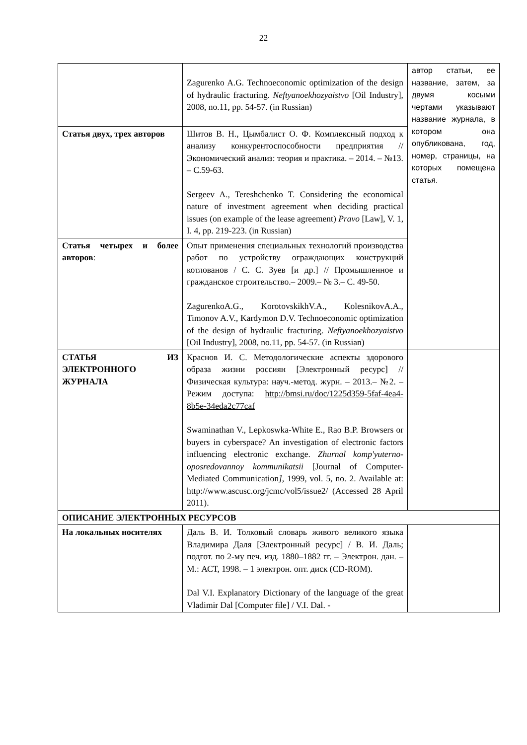22
| | Zagurenko A.G. Technoeconomic optimization of the design of hydraulic fracturing. Neftyanoekhozyaistvo [Oil Industry], 2008, no.11, pp. 54-57. (in Russian) | автор статьи, ее название, затем, за двумя косыми чертами указывают название журнала, в котором она опубликована, год, номер, страницы, на которых помещена статья. |
| Статья двух, трех авторов | Шитов В. Н., Цымбалист О. Ф. Комплексный подход к анализу конкурентоспособности предприятия // Экономический анализ: теория и практика. – 2014. – №13. – С.59-63. Sergeev A., Tereshchenko T. Considering the economical nature of investment agreement when deciding practical issues (on example of the lease agreement) Pravo [Law], V. 1, I. 4, pp. 219-223. (in Russian) | |
| Статья четырех и более авторов : | Опыт применения специальных технологий производства работ по устройству ограждающих конструкций котлованов / С. С. Зуев [и др.] // Промышленное и гражданское строительство.– 2009.– № 3.– С. 49-50. ZagurenkoA.G., KorotovskikhV.A., KolesnikovA.A., Timonov A.V., Kardymon D.V. Technoeconomic optimization of the design of hydraulic fracturing. Neftyanoekhozyaistvo [Oil Industry], 2008, no.11, pp. 54-57. (in Russian) | |
| СТАТЬЯ ИЗ ЭЛЕКТРОННОГО ЖУРНАЛА | Краснов И. С. Методологические аспекты здорового образа жизни россиян [Электронный ресурс] // Физическая культура: науч.-метод. журн. – 2013.– №2. – Режим доступа: http://bmsi.ru/doc/1225d359-5faf-4ea4-8b5e-34eda2c77caf Swaminathan V., Lepkoswka-White E., Rao B.P. Browsers or buyers in cyberspace? An investigation of electronic factors influencing electronic exchange. Zhurnal komp'yuterno-oposredovannoy kommunikatsii [Journal of Computer-Mediated Communication ], 1999, vol. 5, no. 2. Available at: http://www.ascusc.org/jcmc/vol5/issue2/ (Accessed 28 April 2011). | |
| ОПИСАНИЕ ЭЛЕКТРОННЫХ РЕСУРСОВ | | |
| На локальных носителях | Даль В. И. Толковый словарь живого великого языка Владимира Даля [Электронный ресурс] / В. И. Даль; подгот. по 2-му печ. изд. 1880–1882 гг. – Электрон. дан. – М.: АСТ, 1998. – 1 электрон. опт. диск (CD-ROM). Dal V.I. Explanatory Dictionary of the language of the great Vladimir Dal [Computer file] / V.I. Dal. - | |